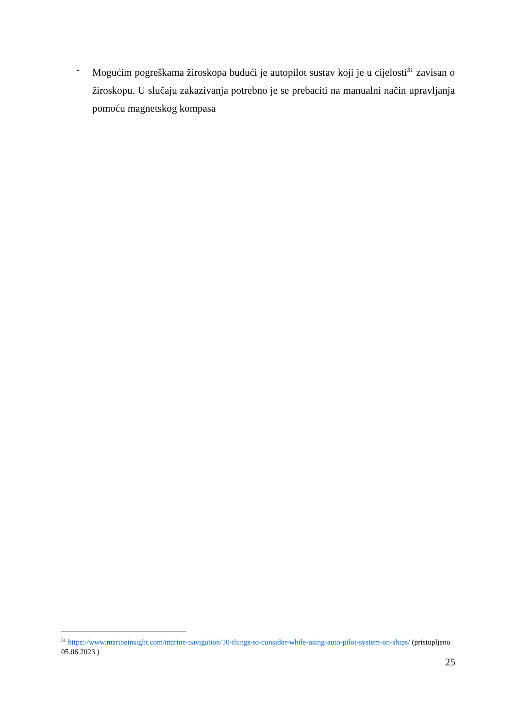- Mogućim pogreškama žiroskopa budući je autopilot sustav koji je u cijelosti<sup>31</sup> zavisan o žiroskopu. U slučaju zakazivanja potrebno je se prebaciti na manualni način upravljanja pomoću magnetskog kompasa
<sup>31</sup> https://www.marineinsight.com/marine-navigation/10-things-to-consider-while-using-auto-pilot-system-on-ships/ (pristupljeno 05.06.2023.)
25